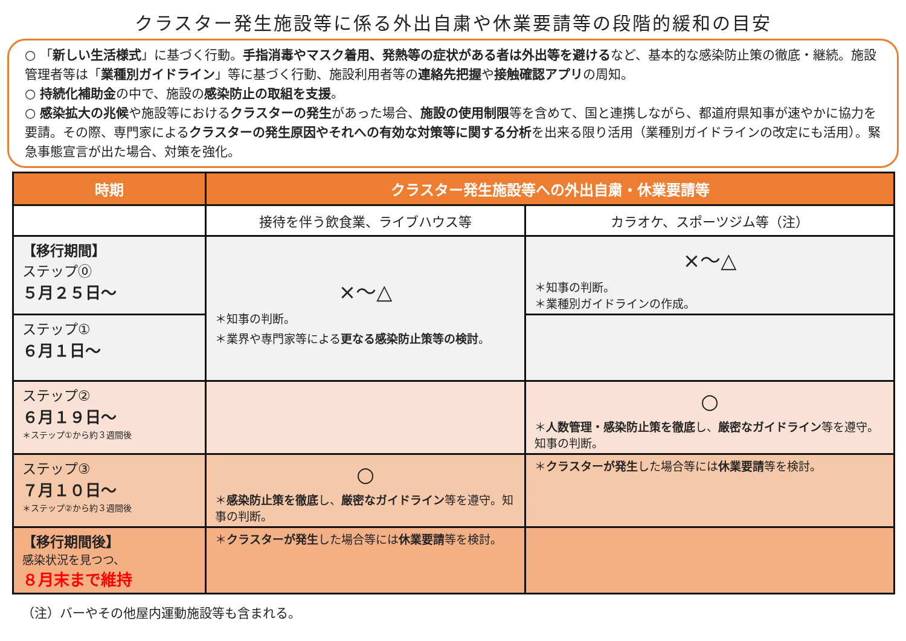クラスター発生施設等に係る外出自粛や休業要請等の段階的緩和の目安
○ 「新しい生活様式」に基づく行動。手指消毒やマスク着用、発熱等の症状がある者は外出等を避けるなど、基本的な感染防止策の徹底・継続。施設管理者等は「業種別ガイドライン」等に基づく行動、施設利用者等の連絡先把握や接触確認アプリの周知。
○ 持続化補助金の中で、施設の感染防止の取組を支援。
○ 感染拡大の兆候や施設等におけるクラスターの発生があった場合、施設の使用制限等を含めて、国と連携しながら、都道府県知事が速やかに協力を要請。その際、専門家によるクラスターの発生原因やそれへの有効な対策等に関する分析を出来る限り活用（業種別ガイドラインの改定にも活用）。緊急事態宣言が出た場合、対策を強化。
| 時期 | クラスター発生施設等への外出自粛・休業要請等 | |
| --- | --- | --- |
| | 接待を伴う飲食業、ライブハウス等 | カラオケ、スポーツジム等（注） |
| 【移行期間】 ステップ⓪ ５月２５日～ | ×～△ ＊知事の判断。 ＊業界や専門家等による 更なる感染防止策等の検討 。 | ×～△ ＊知事の判断。 ＊業種別ガイドラインの作成。 |
| ステップ① ６月１日～ | | |
| ステップ② ６月１９日～ ＊ステップ①から約３週間後 | | ○ ＊ 人数管理・感染防止策を徹底 し、 厳密なガイドライン 等を遵守。知事の判断。 |
| ステップ③ ７月１０日～ ＊ステップ②から約３週間後 | ○ ＊ 感染防止策を徹底 し、 厳密なガイドライン 等を遵守。知事の判断。 | ＊ クラスターが発生 した場合等には 休業要請 等を検討。 |
| 【移行期間後】 感染状況を見つつ、 ８月末まで維持 | ＊ クラスターが発生 した場合等には 休業要請 等を検討。 | |
（注）バーやその他屋内運動施設等も含まれる。